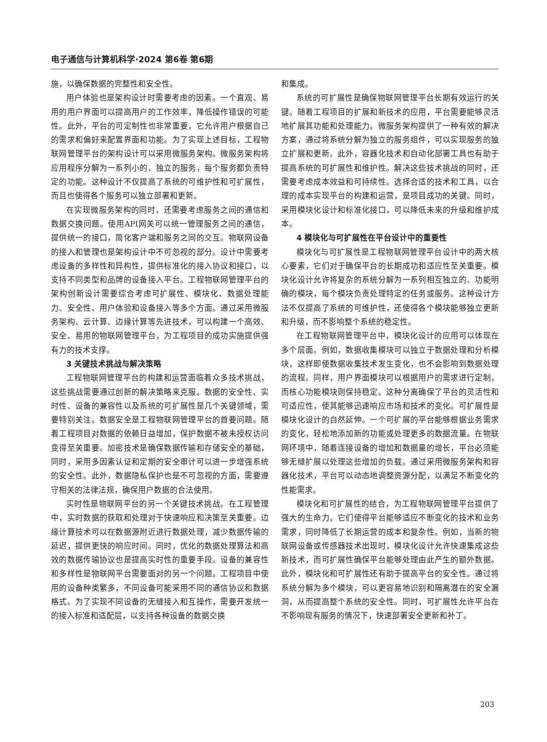电子通信与计算机科学·2024 第6卷 第6期
施，以确保数据的完整性和安全性。
用户体验也是架构设计时需要考虑的因素。一个直观、易用的用户界面可以提高用户的工作效率，降低操作错误的可能性。此外，平台的可定制性也非常重要，它允许用户根据自己的需求和偏好来配置界面和功能。为了实现上述目标，工程物联网管理平台的架构设计可以采用微服务架构。微服务架构将应用程序分解为一系列小的、独立的服务，每个服务都负责特定的功能。这种设计不仅提高了系统的可维护性和可扩展性，而且也使得各个服务可以独立部署和更新。
在实现微服务架构的同时，还需要考虑服务之间的通信和数据交换问题。使用API网关可以统一管理服务之间的通信，提供统一的接口，简化客户端和服务之间的交互。物联网设备的接入和管理也是架构设计中不可忽视的部分。设计中需要考虑设备的多样性和异构性，提供标准化的接入协议和接口，以支持不同类型和品牌的设备接入平台。工程物联网管理平台的架构创新设计需要综合考虑可扩展性、模块化、数据处理能力、安全性、用户体验和设备接入等多个方面。通过采用微服务架构、云计算、边缘计算等先进技术，可以构建一个高效、安全、易用的物联网管理平台，为工程项目的成功实施提供强有力的技术支撑。
3 关键技术挑战与解决策略
工程物联网管理平台的构建和运营面临着众多技术挑战，这些挑战需要通过创新的解决策略来克服。数据的安全性、实时性、设备的兼容性以及系统的可扩展性是几个关键领域，需要特别关注。数据安全是工程物联网管理平台的首要问题。随着工程项目对数据的依赖日益增加，保护数据不被未授权访问变得至关重要。加密技术是确保数据传输和存储安全的基础，同时，采用多因素认证和定期的安全审计可以进一步增强系统的安全性。此外，数据隐私保护也是不可忽视的方面，需要遵守相关的法律法规，确保用户数据的合法使用。
实时性是物联网平台的另一个关键技术挑战。在工程管理中，实时数据的获取和处理对于快速响应和决策至关重要。边缘计算技术可以在数据源附近进行数据处理，减少数据传输的延迟，提供更快的响应时间。同时，优化的数据处理算法和高效的数据传输协议也是提高实时性的重要手段。设备的兼容性和多样性是物联网平台需要面对的另一个问题。工程项目中使用的设备种类繁多，不同设备可能采用不同的通信协议和数据格式。为了实现不同设备的无缝接入和互操作，需要开发统一的接入标准和适配层，以支持各种设备的数据交换
和集成。
系统的可扩展性是确保物联网管理平台长期有效运行的关键。随着工程项目的扩展和新技术的应用，平台需要能够灵活地扩展其功能和处理能力。微服务架构提供了一种有效的解决方案，通过将系统分解为独立的服务组件，可以实现服务的独立扩展和更新。此外，容器化技术和自动化部署工具也有助于提高系统的可扩展性和维护性。解决这些技术挑战的同时，还需要考虑成本效益和可持续性。选择合适的技术和工具，以合理的成本实现平台的构建和运营，是项目成功的关键。同时，采用模块化设计和标准化接口，可以降低未来的升级和维护成本。
4 模块化与可扩展性在平台设计中的重要性
模块化与可扩展性是工程物联网管理平台设计中的两大核心要素，它们对于确保平台的长期成功和适应性至关重要。模块化设计允许将复杂的系统分解为一系列相互独立的、功能明确的模块，每个模块负责处理特定的任务或服务。这种设计方法不仅提高了系统的可维护性，还使得各个模块能够独立更新和升级，而不影响整个系统的稳定性。
在工程物联网管理平台中，模块化设计的应用可以体现在多个层面。例如，数据收集模块可以独立于数据处理和分析模块，这样即使数据收集技术发生变化，也不会影响到数据处理的流程。同样，用户界面模块可以根据用户的需求进行定制，而核心功能模块则保持稳定。这种分离确保了平台的灵活性和可适应性，使其能够迅速响应市场和技术的变化。可扩展性是模块化设计的自然延伸。一个可扩展的平台能够根据业务需求的变化，轻松地添加新的功能或处理更多的数据流量。在物联网环境中，随着连接设备的增加和数据量的增长，平台必须能够无缝扩展以处理这些增加的负载。通过采用微服务架构和容器化技术，平台可以动态地调整资源分配，以满足不断变化的性能需求。
模块化和可扩展性的结合，为工程物联网管理平台提供了强大的生命力。它们使得平台能够适应不断变化的技术和业务需求，同时降低了长期运营的成本和复杂性。例如，当新的物联网设备或传感器技术出现时，模块化设计允许快速集成这些新技术，而可扩展性确保平台能够处理由此产生的额外数据。此外，模块化和可扩展性还有助于提高平台的安全性。通过将系统分解为多个模块，可以更容易地识别和隔离潜在的安全漏洞，从而提高整个系统的安全性。同时，可扩展性允许平台在不影响现有服务的情况下，快速部署安全更新和补丁。
203